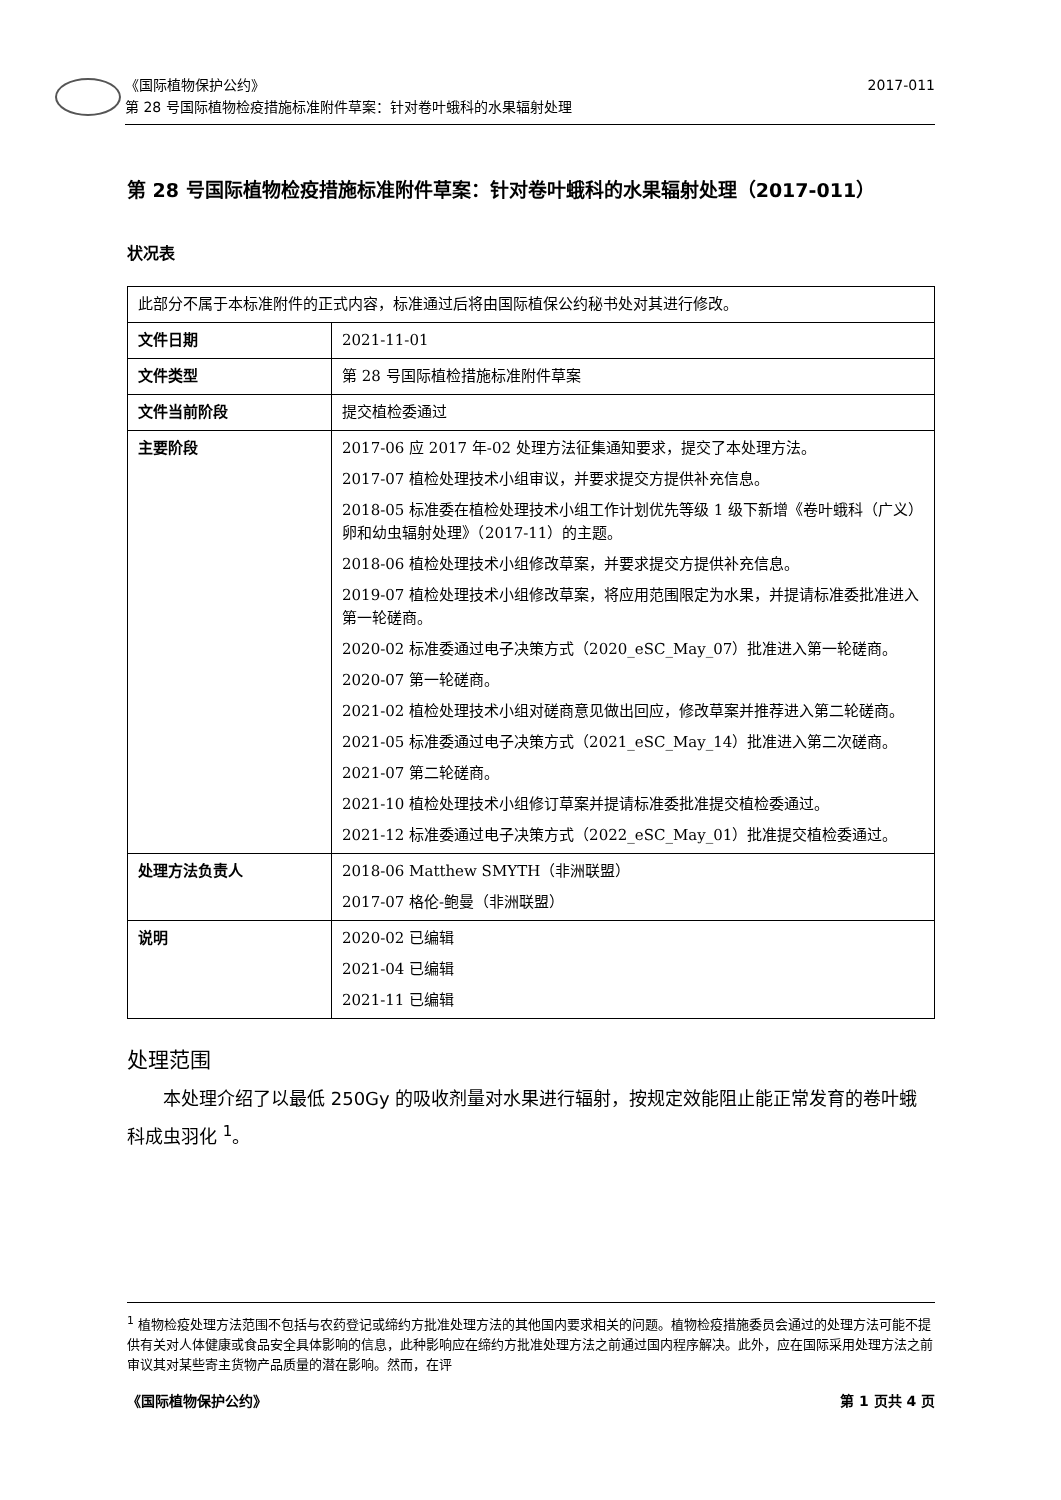《国际植物保护公约》 2017-011
第 28 号国际植物检疫措施标准附件草案：针对卷叶蛾科的水果辐射处理
第 28 号国际植物检疫措施标准附件草案：针对卷叶蛾科的水果辐射处理（2017-011）
状况表
| 此部分不属于本标准附件的正式内容，标准通过后将由国际植保公约秘书处对其进行修改。 | |
| 文件日期 | 2021-11-01 |
| 文件类型 | 第 28 号国际植检措施标准附件草案 |
| 文件当前阶段 | 提交植检委通过 |
| 主要阶段 | 2017-06 应 2017 年-02 处理方法征集通知要求，提交了本处理方法。 2017-07 植检处理技术小组审议，并要求提交方提供补充信息。 2018-05 标准委在植检处理技术小组工作计划优先等级 1 级下新增《卷叶蛾科（广义）卵和幼虫辐射处理》（2017-11）的主题。 2018-06 植检处理技术小组修改草案，并要求提交方提供补充信息。 2019-07 植检处理技术小组修改草案，将应用范围限定为水果，并提请标准委批准进入第一轮磋商。 2020-02 标准委通过电子决策方式（2020_eSC_May_07）批准进入第一轮磋商。 2020-07 第一轮磋商。 2021-02 植检处理技术小组对磋商意见做出回应，修改草案并推荐进入第二轮磋商。 2021-05 标准委通过电子决策方式（2021_eSC_May_14）批准进入第二次磋商。 2021-07 第二轮磋商。 2021-10 植检处理技术小组修订草案并提请标准委批准提交植检委通过。 2021-12 标准委通过电子决策方式（2022_eSC_May_01）批准提交植检委通过。 |
| 处理方法负责人 | 2018-06 Matthew SMYTH（非洲联盟） 2017-07 格伦-鲍曼（非洲联盟） |
| 说明 | 2020-02 已编辑 2021-04 已编辑 2021-11 已编辑 |
处理范围
本处理介绍了以最低 250Gy 的吸收剂量对水果进行辐射，按规定效能阻止能正常发育的卷叶蛾科成虫羽化 <sup>1</sup>。
<sup>1</sup> 植物检疫处理方法范围不包括与农药登记或缔约方批准处理方法的其他国内要求相关的问题。植物检疫措施委员会通过的处理方法可能不提供有关对人体健康或食品安全具体影响的信息，此种影响应在缔约方批准处理方法之前通过国内程序解决。此外，应在国际采用处理方法之前审议其对某些寄主货物产品质量的潜在影响。然而，在评
《国际植物保护公约》 第 1 页共 4 页